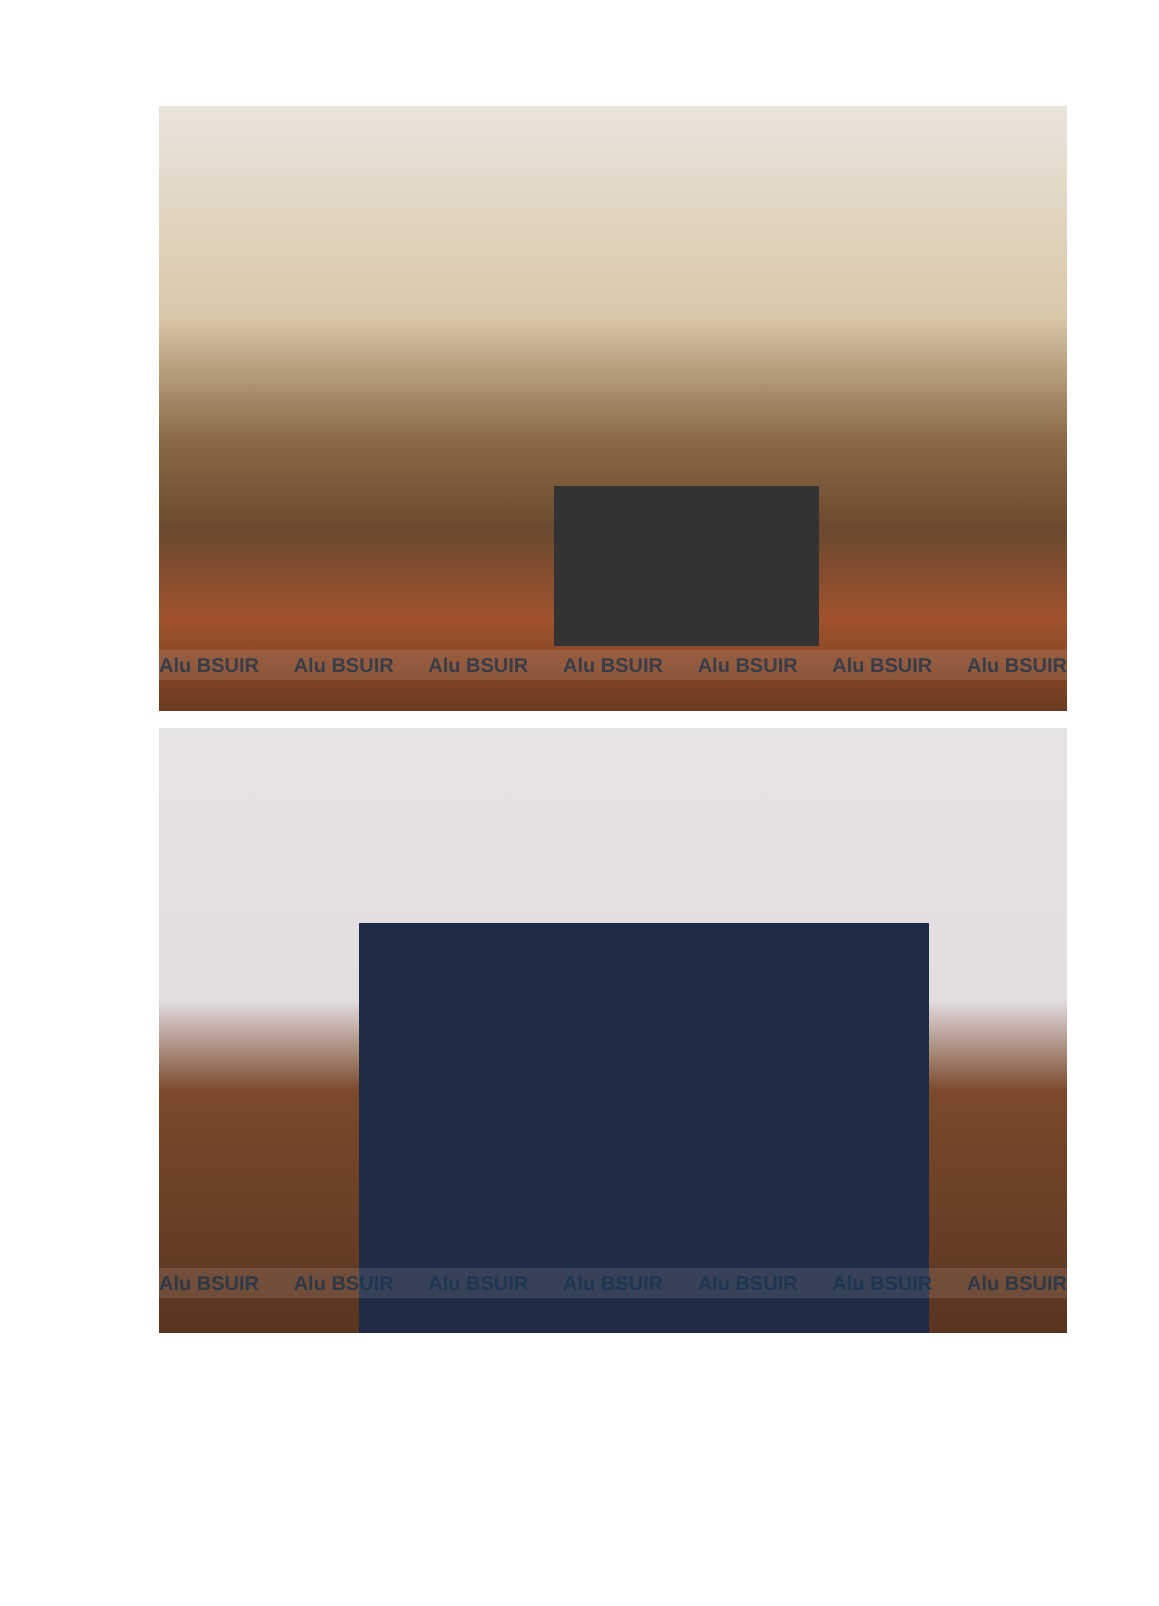Alu BSUIR Alu BSUIR Alu BSUIR Alu BSUIR Alu BSUIR Alu BSUIR Alu BSUIR
Alu BSUIR Alu BSUIR Alu BSUIR Alu BSUIR Alu BSUIR Alu BSUIR Alu BSUIR